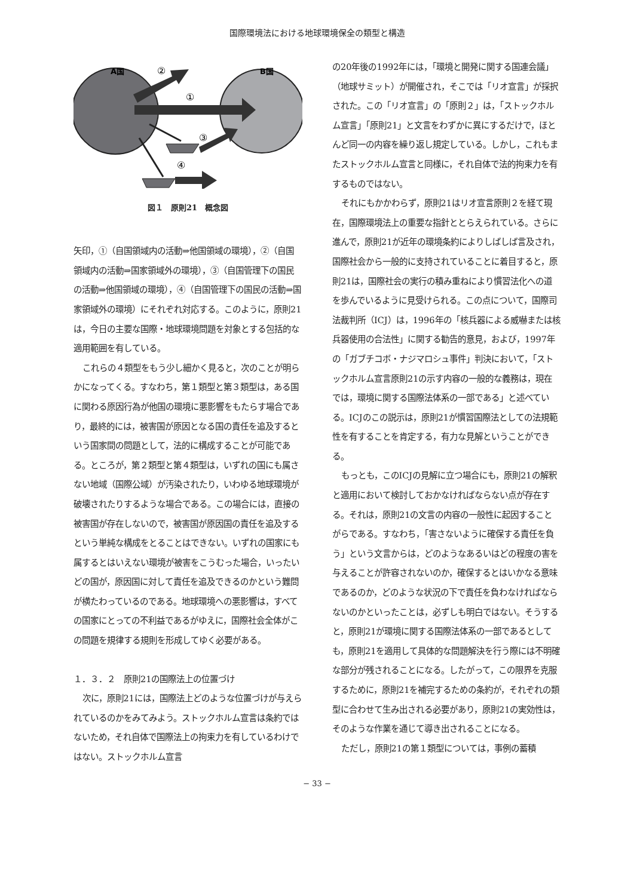国際環境法における地球環境保全の類型と構造
A国
②
B国
①
③
④
図１　原則21　概念図
矢印，①（自国領域内の活動⇒他国領域の環境），②（自国領域内の活動⇒国家領域外の環境），③（自国管理下の国民の活動⇒他国領域の環境），④（自国管理下の国民の活動⇒国家領域外の環境）にそれぞれ対応する。このように，原則21は，今日の主要な国際・地球環境問題を対象とする包括的な適用範囲を有している。
これらの４類型をもう少し細かく見ると，次のことが明らかになってくる。すなわち，第１類型と第３類型は，ある国に関わる原因行為が他国の環境に悪影響をもたらす場合であり，最終的には，被害国が原因となる国の責任を追及するという国家間の問題として，法的に構成することが可能である。ところが，第２類型と第４類型は，いずれの国にも属さない地域（国際公域）が汚染されたり，いわゆる地球環境が破壊されたりするような場合である。この場合には，直接の被害国が存在しないので，被害国が原因国の責任を追及するという単純な構成をとることはできない。いずれの国家にも属するとはいえない環境が被害をこうむった場合，いったいどの国が，原因国に対して責任を追及できるのかという難問が横たわっているのである。地球環境への悪影響は，すべての国家にとっての不利益であるがゆえに，国際社会全体がこの問題を規律する規則を形成してゆく必要がある。
１．３．２　原則21の国際法上の位置づけ
次に，原則21には，国際法上どのような位置づけが与えられているのかをみてみよう。ストックホルム宣言は条約ではないため，それ自体で国際法上の拘束力を有しているわけではない。ストックホルム宣言
の20年後の1992年には，「環境と開発に関する国連会議」（地球サミット）が開催され，そこでは「リオ宣言」が採択された。この「リオ宣言」の「原則２」は，「ストックホルム宣言」「原則21」と文言をわずかに異にするだけで，ほとんど同一の内容を繰り返し規定している。しかし，これもまたストックホルム宣言と同様に，それ自体で法的拘束力を有するものではない。
それにもかかわらず，原則21はリオ宣言原則２を経て現在，国際環境法上の重要な指針ととらえられている。さらに進んで，原則21が近年の環境条約によりしばしば言及され，国際社会から一般的に支持されていることに着目すると，原則21は，国際社会の実行の積み重ねにより慣習法化への道を歩んでいるように見受けられる。この点について，国際司法裁判所（ICJ）は，1996年の「核兵器による威嚇または核兵器使用の合法性」に関する勧告的意見，および，1997年の「ガブチコボ・ナジマロシュ事件」判決において，「ストックホルム宣言原則21の示す内容の一般的な義務は，現在では，環境に関する国際法体系の一部である」と述べている。ICJのこの説示は，原則21が慣習国際法としての法規範性を有することを肯定する，有力な見解ということができる。
もっとも，このICJの見解に立つ場合にも，原則21の解釈と適用において検討しておかなければならない点が存在する。それは，原則21の文言の内容の一般性に起因することがらである。すなわち，「害さないように確保する責任を負う」という文言からは，どのようなあるいはどの程度の害を与えることが許容されないのか，確保するとはいかなる意味であるのか，どのような状況の下で責任を負わなければならないのかといったことは，必ずしも明白ではない。そうすると，原則21が環境に関する国際法体系の一部であるとしても，原則21を適用して具体的な問題解決を行う際には不明確な部分が残されることになる。したがって，この限界を克服するために，原則21を補完するための条約が，それぞれの類型に合わせて生み出される必要があり，原則21の実効性は，そのような作業を通じて導き出されることになる。
ただし，原則21の第１類型については，事例の蓄積
− 33 −